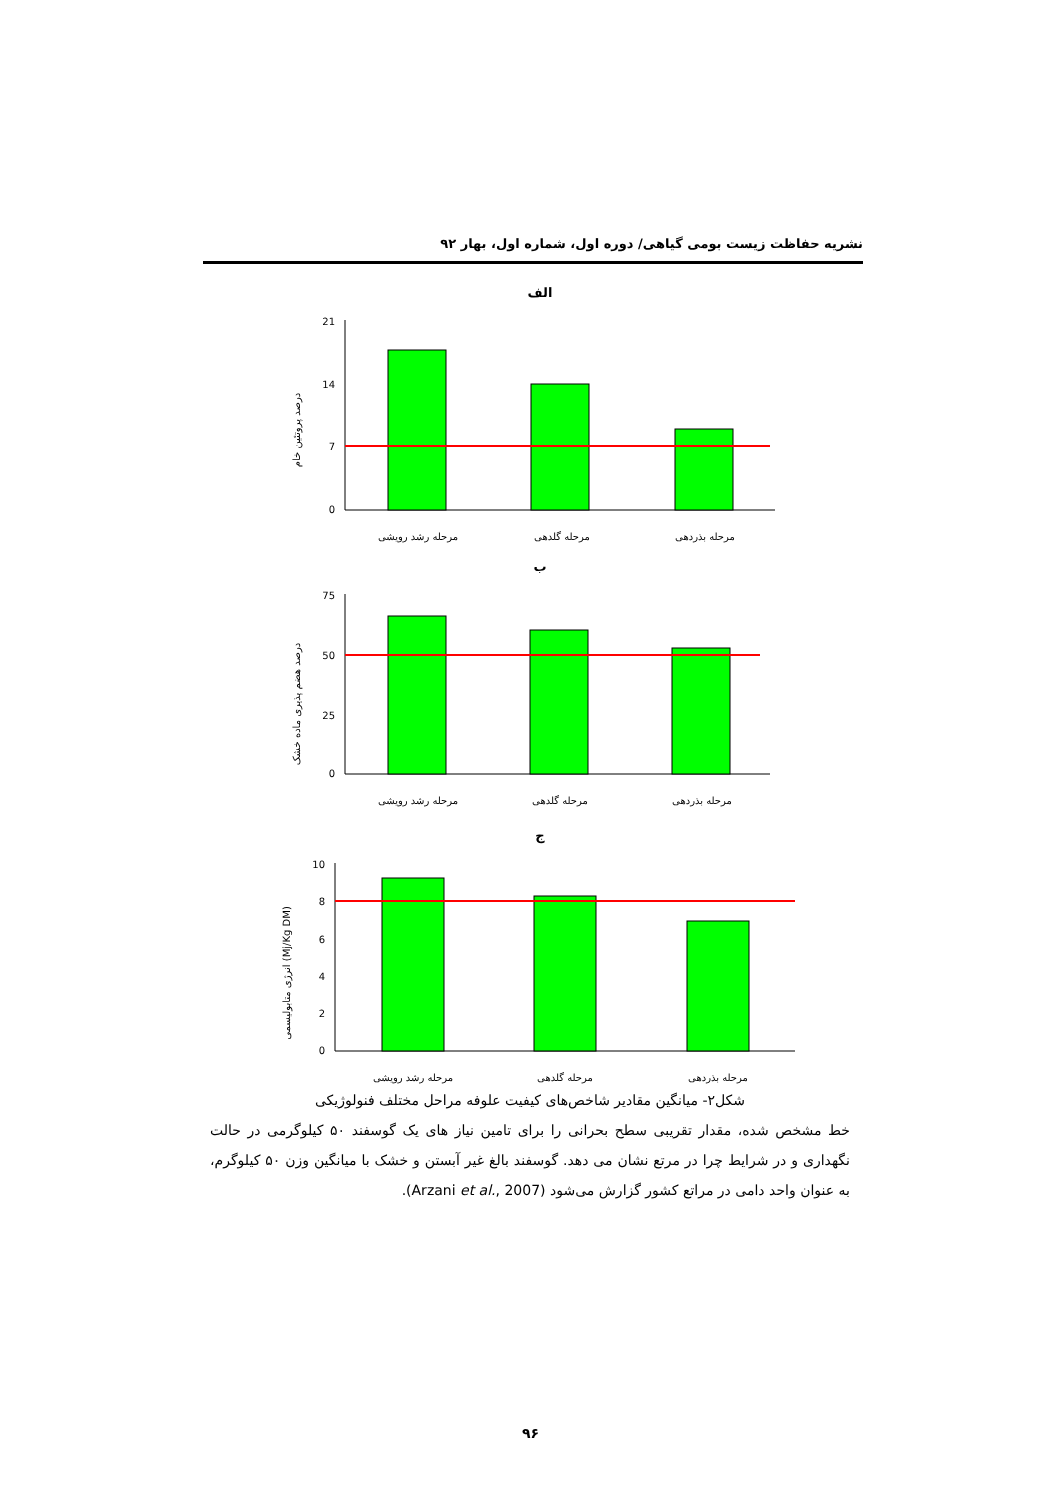نشریه حفاظت زیست بومی گیاهی/ دوره اول، شماره اول، بهار ۹۲
الف
درصد پروتئین خام
21
14
7
0
مرحله رشد رویشی
مرحله گلدهی
مرحله بذردهی
ب
درصد هضم پذیری ماده خشک
75
50
25
0
مرحله رشد رویشی
مرحله گلدهی
مرحله بذردهی
ج
انرژی متابولیسمی (Mj/Kg DM)
10
8
6
4
2
0
مرحله رشد رویشی
مرحله گلدهی
مرحله بذردهی
شکل۲- میانگین مقادیر شاخص‌های کیفیت علوفه مراحل مختلف فنولوژیکی
خط مشخص شده، مقدار تقریبی سطح بحرانی را برای تامین نیاز های یک گوسفند ۵۰ کیلوگرمی در حالت نگهداری و در شرایط چرا در مرتع نشان می دهد. گوسفند بالغ غیر آبستن و خشک با میانگین وزن ۵۰ کیلوگرم، به عنوان واحد دامی در مراتع کشور گزارش می‌شود (Arzani et al., 2007).
۹۶